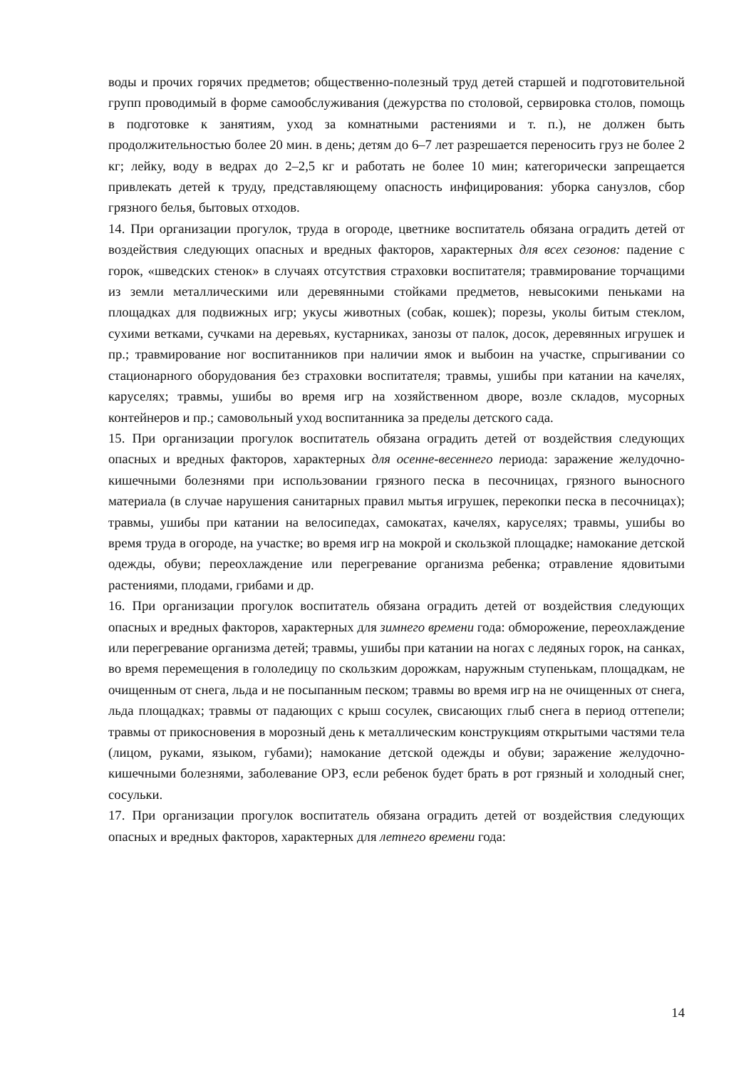воды и прочих горячих предметов; общественно-полезный труд детей старшей и подготовительной групп проводимый в форме самообслуживания (дежурства по столовой, сервировка столов, помощь в подготовке к занятиям, уход за комнатными растениями и т. п.), не должен быть продолжительностью более 20 мин. в день; детям до 6–7 лет разрешается переносить груз не более 2 кг; лейку, воду в ведрах до 2–2,5 кг и работать не более 10 мин; категорически запрещается привлекать детей к труду, представляющему опасность инфицирования: уборка санузлов, сбор грязного белья, бытовых отходов.
14. При организации прогулок, труда в огороде, цветнике воспитатель обязана оградить детей от воздействия следующих опасных и вредных факторов, характерных для всех сезонов: падение с горок, «шведских стенок» в случаях отсутствия страховки воспитателя; травмирование торчащими из земли металлическими или деревянными стойками предметов, невысокими пеньками на площадках для подвижных игр; укусы животных (собак, кошек); порезы, уколы битым стеклом, сухими ветками, сучками на деревьях, кустарниках, занозы от палок, досок, деревянных игрушек и пр.; травмирование ног воспитанников при наличии ямок и выбоин на участке, спрыгивании со стационарного оборудования без страховки воспитателя; травмы, ушибы при катании на качелях, каруселях; травмы, ушибы во время игр на хозяйственном дворе, возле складов, мусорных контейнеров и пр.; самовольный уход воспитанника за пределы детского сада.
15. При организации прогулок воспитатель обязана оградить детей от воздействия следующих опасных и вредных факторов, характерных для осенне-весеннего периода: заражение желудочно-кишечными болезнями при использовании грязного песка в песочницах, грязного выносного материала (в случае нарушения санитарных правил мытья игрушек, перекопки песка в песочницах); травмы, ушибы при катании на велосипедах, самокатах, качелях, каруселях; травмы, ушибы во время труда в огороде, на участке; во время игр на мокрой и скользкой площадке; намокание детской одежды, обуви; переохлаждение или перегревание организма ребенка; отравление ядовитыми растениями, плодами, грибами и др.
16. При организации прогулок воспитатель обязана оградить детей от воздействия следующих опасных и вредных факторов, характерных для зимнего времени года: обморожение, переохлаждение или перегревание организма детей; травмы, ушибы при катании на ногах с ледяных горок, на санках, во время перемещения в гололедицу по скользким дорожкам, наружным ступенькам, площадкам, не очищенным от снега, льда и не посыпанным песком; травмы во время игр на не очищенных от снега, льда площадках; травмы от падающих с крыш сосулек, свисающих глыб снега в период оттепели; травмы от прикосновения в морозный день к металлическим конструкциям открытыми частями тела (лицом, руками, языком, губами); намокание детской одежды и обуви; заражение желудочно-кишечными болезнями, заболевание ОРЗ, если ребенок будет брать в рот грязный и холодный снег, сосульки.
17. При организации прогулок воспитатель обязана оградить детей от воздействия следующих опасных и вредных факторов, характерных для летнего времени года:
14